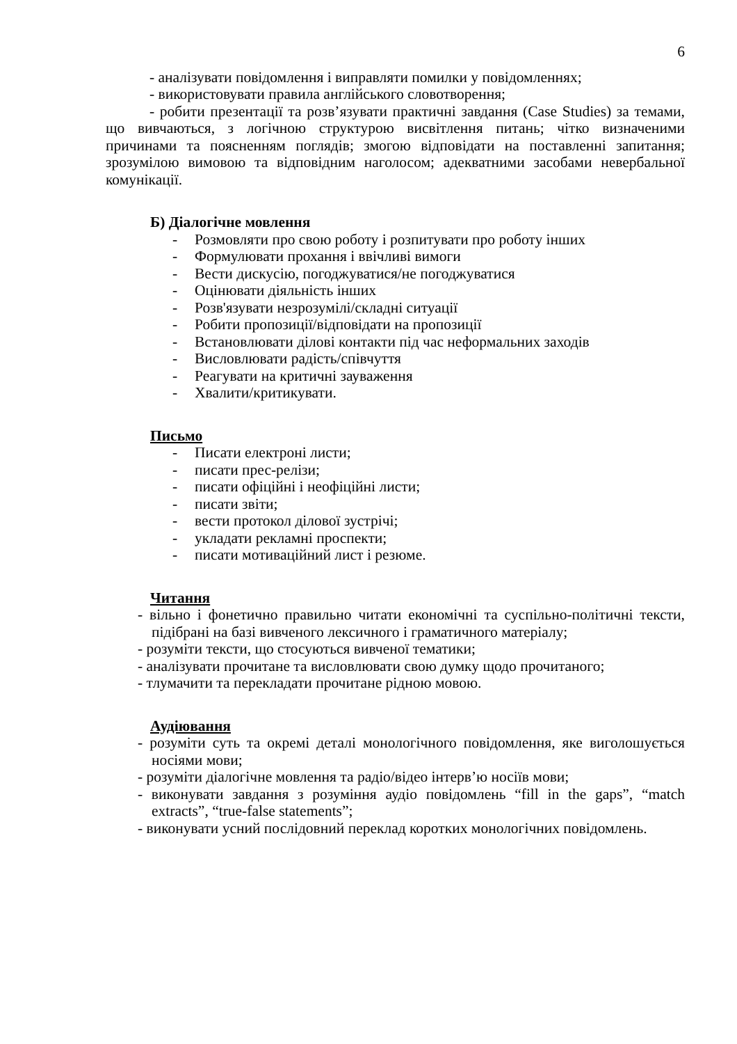6
- аналізувати повідомлення і виправляти помилки у повідомленнях;
- використовувати правила англійського словотворення;
- робити презентації та розв’язувати практичні завдання (Case Studies) за темами, що вивчаються, з логічною структурою висвітлення питань; чітко визначеними причинами та поясненням поглядів; змогою відповідати на поставленні запитання; зрозумілою вимовою та відповідним наголосом; адекватними засобами невербальної комунікації.
Б) Діалогічне мовлення
- Розмовляти про свою роботу і розпитувати про роботу інших
- Формулювати прохання і ввічливі вимоги
- Вести дискусію, погоджуватися/не погоджуватися
- Оцінювати діяльність інших
- Розв'язувати незрозумілі/складні ситуації
- Робити пропозиції/відповідати на пропозиції
- Встановлювати ділові контакти під час неформальних заходів
- Висловлювати радість/співчуття
- Реагувати на критичні зауваження
- Хвалити/критикувати.
Письмо
- Писати електроні листи;
- писати прес-релізи;
- писати офіційні і неофіційні листи;
- писати звіти;
- вести протокол ділової зустрічі;
- укладати рекламні проспекти;
- писати мотиваційний лист і резюме.
Читання
- вільно і фонетично правильно читати економічні та суспільно-політичні тексти, підібрані на базі вивченого лексичного і граматичного матеріалу;
- розуміти тексти, що стосуються вивченої тематики;
- аналізувати прочитане та висловлювати свою думку щодо прочитаного;
- тлумачити та перекладати прочитане рідною мовою.
Аудіювання
- розуміти суть та окремі деталі монологічного повідомлення, яке виголошується носіями мови;
- розуміти діалогічне мовлення та радіо/відео інтерв’ю носіїв мови;
- виконувати завдання з розуміння аудіо повідомлень “fill in the gaps”, “match extracts”, “true-false statements”;
- виконувати усний послідовний переклад коротких монологічних повідомлень.